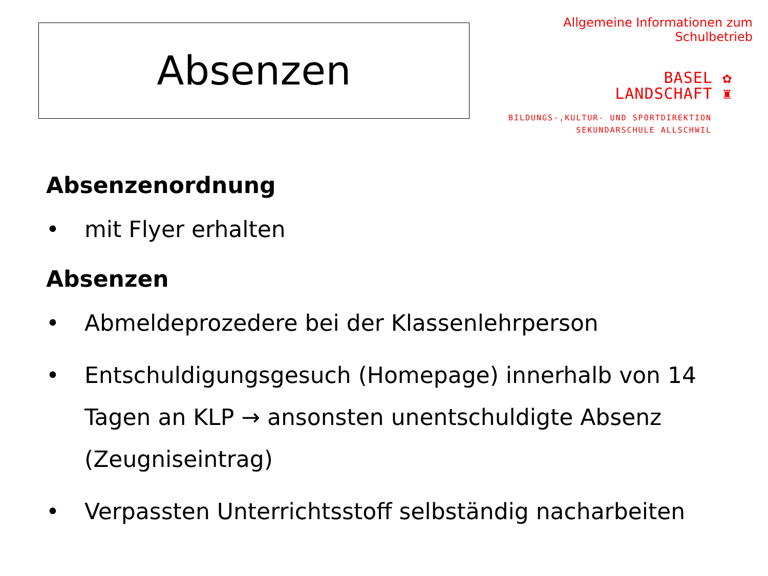Absenzen
Allgemeine Informationen zum Schulbetrieb
BASEL ✿
LANDSCHAFT ♜
BILDUNGS-,KULTUR- UND SPORTDIREKTION
SEKUNDARSCHULE ALLSCHWIL
Absenzenordnung
• mit Flyer erhalten
Absenzen
• Abmeldeprozedere bei der Klassenlehrperson
• Entschuldigungsgesuch (Homepage) innerhalb von 14 Tagen an KLP → ansonsten unentschuldigte Absenz (Zeugniseintrag)
• Verpassten Unterrichtsstoff selbständig nacharbeiten